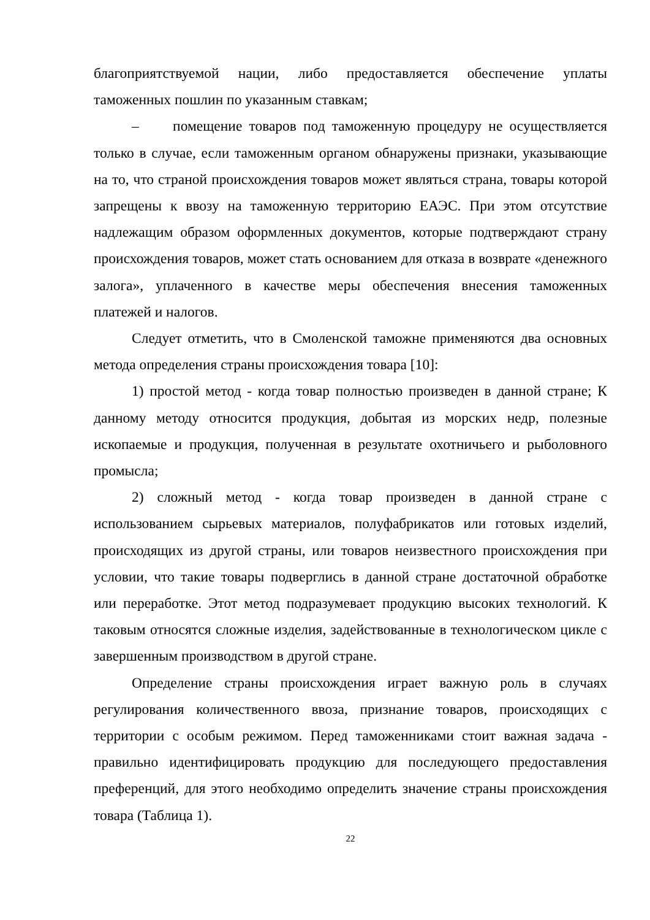благоприятствуемой нации, либо предоставляется обеспечение уплаты таможенных пошлин по указанным ставкам;
– помещение товаров под таможенную процедуру не осуществляется только в случае, если таможенным органом обнаружены признаки, указывающие на то, что страной происхождения товаров может являться страна, товары которой запрещены к ввозу на таможенную территорию ЕАЭС. При этом отсутствие надлежащим образом оформленных документов, которые подтверждают страну происхождения товаров, может стать основанием для отказа в возврате «денежного залога», уплаченного в качестве меры обеспечения внесения таможенных платежей и налогов.
Следует отметить, что в Смоленской таможне применяются два основных метода определения страны происхождения товара [10]:
1) простой метод - когда товар полностью произведен в данной стране; К данному методу относится продукция, добытая из морских недр, полезные ископаемые и продукция, полученная в результате охотничьего и рыболовного промысла;
2) сложный метод - когда товар произведен в данной стране с использованием сырьевых материалов, полуфабрикатов или готовых изделий, происходящих из другой страны, или товаров неизвестного происхождения при условии, что такие товары подверглись в данной стране достаточной обработке или переработке. Этот метод подразумевает продукцию высоких технологий. К таковым относятся сложные изделия, задействованные в технологическом цикле с завершенным производством в другой стране.
Определение страны происхождения играет важную роль в случаях регулирования количественного ввоза, признание товаров, происходящих с территории с особым режимом. Перед таможенниками стоит важная задача - правильно идентифицировать продукцию для последующего предоставления преференций, для этого необходимо определить значение страны происхождения товара (Таблица 1).
22